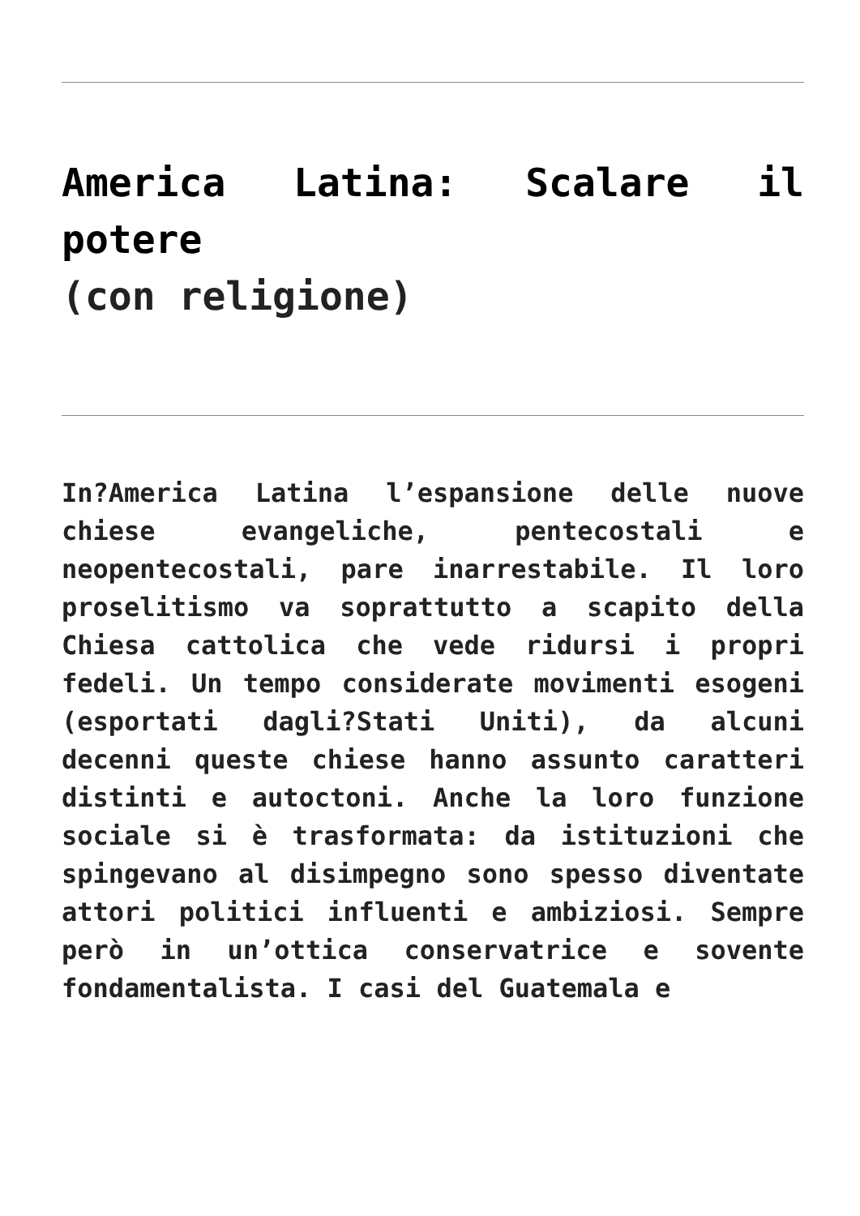America Latina: Scalare il potere
(con religione)
In?America Latina l’espansione delle nuove chiese evangeliche, pentecostali e neopentecostali, pare inarrestabile. Il loro proselitismo va soprattutto a scapito della Chiesa cattolica che vede ridursi i propri fedeli. Un tempo considerate movimenti esogeni (esportati dagli?Stati Uniti), da alcuni decenni queste chiese hanno assunto caratteri distinti e autoctoni. Anche la loro funzione sociale si è trasformata: da istituzioni che spingevano al disimpegno sono spesso diventate attori politici influenti e ambiziosi. Sempre però in un’ottica conservatrice e sovente fondamentalista. I casi del Guatemala e